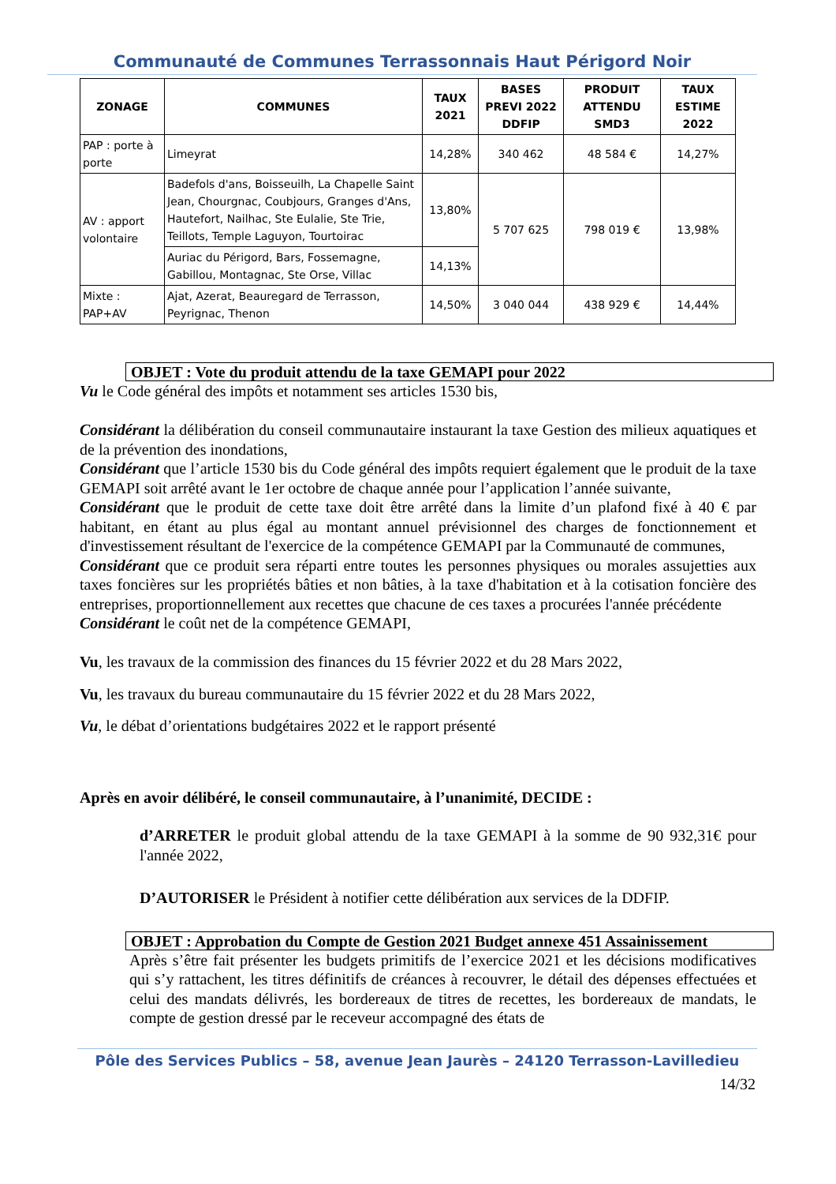Communauté de Communes Terrassonnais Haut Périgord Noir
| ZONAGE | COMMUNES | TAUX 2021 | BASES PREVI 2022 DDFIP | PRODUIT ATTENDU SMD3 | TAUX ESTIME 2022 |
| --- | --- | --- | --- | --- | --- |
| PAP : porte à porte | Limeyrat | 14,28% | 340 462 | 48 584 € | 14,27% |
| AV : apport volontaire | Badefols d'ans, Boisseuilh, La Chapelle Saint Jean, Chourgnac, Coubjours, Granges d'Ans, Hautefort, Nailhac, Ste Eulalie, Ste Trie, Teillots, Temple Laguyon, Tourtoirac | 13,80% | 5 707 625 | 798 019 € | 13,98% |
| | Auriac du Périgord, Bars, Fossemagne, Gabillou, Montagnac, Ste Orse, Villac | 14,13% | | | |
| Mixte : PAP+AV | Ajat, Azerat, Beauregard de Terrasson, Peyrignac, Thenon | 14,50% | 3 040 044 | 438 929 € | 14,44% |
OBJET : Vote du produit attendu de la taxe GEMAPI pour 2022
Vu le Code général des impôts et notamment ses articles 1530 bis,
Considérant la délibération du conseil communautaire instaurant la taxe Gestion des milieux aquatiques et de la prévention des inondations,
Considérant que l’article 1530 bis du Code général des impôts requiert également que le produit de la taxe GEMAPI soit arrêté avant le 1er octobre de chaque année pour l’application l’année suivante,
Considérant que le produit de cette taxe doit être arrêté dans la limite d’un plafond fixé à 40 € par habitant, en étant au plus égal au montant annuel prévisionnel des charges de fonctionnement et d'investissement résultant de l'exercice de la compétence GEMAPI par la Communauté de communes,
Considérant que ce produit sera réparti entre toutes les personnes physiques ou morales assujetties aux taxes foncières sur les propriétés bâties et non bâties, à la taxe d'habitation et à la cotisation foncière des entreprises, proportionnellement aux recettes que chacune de ces taxes a procurées l'année précédente
Considérant le coût net de la compétence GEMAPI,
Vu, les travaux de la commission des finances du 15 février 2022 et du 28 Mars 2022,
Vu, les travaux du bureau communautaire du 15 février 2022 et du 28 Mars 2022,
Vu, le débat d’orientations budgétaires 2022 et le rapport présenté
Après en avoir délibéré, le conseil communautaire, à l’unanimité, DECIDE :
d’ARRETER le produit global attendu de la taxe GEMAPI à la somme de 90 932,31€ pour l'année 2022,
D’AUTORISER le Président à notifier cette délibération aux services de la DDFIP.
OBJET : Approbation du Compte de Gestion 2021 Budget annexe 451 Assainissement
Après s’être fait présenter les budgets primitifs de l’exercice 2021 et les décisions modificatives qui s’y rattachent, les titres définitifs de créances à recouvrer, le détail des dépenses effectuées et celui des mandats délivrés, les bordereaux de titres de recettes, les bordereaux de mandats, le compte de gestion dressé par le receveur accompagné des états de
Pôle des Services Publics – 58, avenue Jean Jaurès – 24120 Terrasson-Lavilledieu
14/32